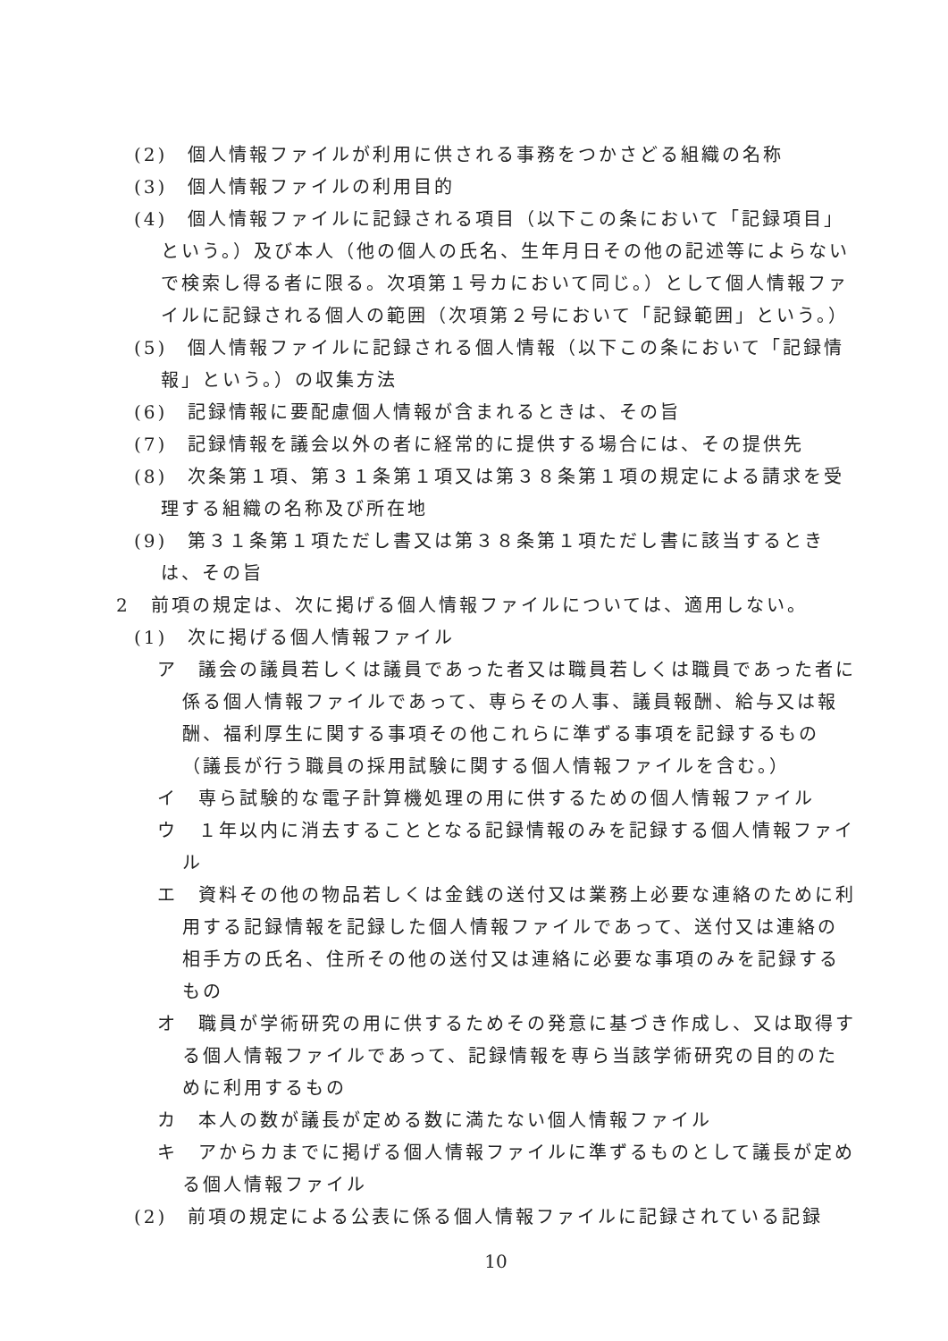(2)　個人情報ファイルが利用に供される事務をつかさどる組織の名称
(3)　個人情報ファイルの利用目的
(4)　個人情報ファイルに記録される項目（以下この条において「記録項目」という。）及び本人（他の個人の氏名、生年月日その他の記述等によらないで検索し得る者に限る。次項第１号カにおいて同じ。）として個人情報ファイルに記録される個人の範囲（次項第２号において「記録範囲」という。）
(5)　個人情報ファイルに記録される個人情報（以下この条において「記録情報」という。）の収集方法
(6)　記録情報に要配慮個人情報が含まれるときは、その旨
(7)　記録情報を議会以外の者に経常的に提供する場合には、その提供先
(8)　次条第１項、第３１条第１項又は第３８条第１項の規定による請求を受理する組織の名称及び所在地
(9)　第３１条第１項ただし書又は第３８条第１項ただし書に該当するときは、その旨
2　前項の規定は、次に掲げる個人情報ファイルについては、適用しない。
(1)　次に掲げる個人情報ファイル
ア　議会の議員若しくは議員であった者又は職員若しくは職員であった者に係る個人情報ファイルであって、専らその人事、議員報酬、給与又は報酬、福利厚生に関する事項その他これらに準ずる事項を記録するもの（議長が行う職員の採用試験に関する個人情報ファイルを含む。）
イ　専ら試験的な電子計算機処理の用に供するための個人情報ファイル
ウ　１年以内に消去することとなる記録情報のみを記録する個人情報ファイル
エ　資料その他の物品若しくは金銭の送付又は業務上必要な連絡のために利用する記録情報を記録した個人情報ファイルであって、送付又は連絡の相手方の氏名、住所その他の送付又は連絡に必要な事項のみを記録するもの
オ　職員が学術研究の用に供するためその発意に基づき作成し、又は取得する個人情報ファイルであって、記録情報を専ら当該学術研究の目的のために利用するもの
カ　本人の数が議長が定める数に満たない個人情報ファイル
キ　アからカまでに掲げる個人情報ファイルに準ずるものとして議長が定める個人情報ファイル
(2)　前項の規定による公表に係る個人情報ファイルに記録されている記録
10